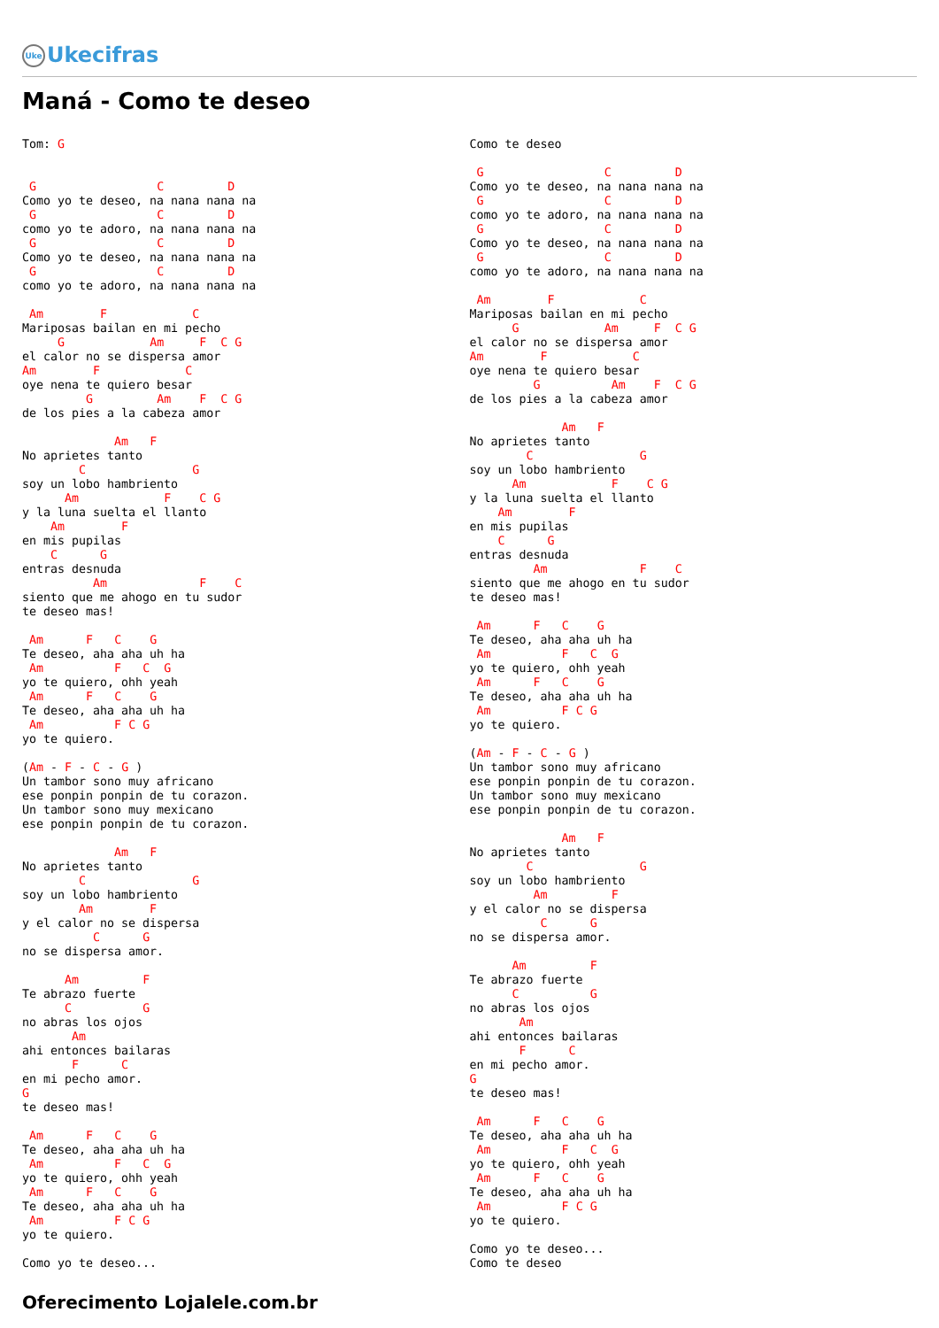Uke Ukecifras
Maná - Como te deseo
Tom: G


 G                 C         D
Como yo te deseo, na nana nana na
 G                 C         D
como yo te adoro, na nana nana na
 G                 C         D
Como yo te deseo, na nana nana na
 G                 C         D
como yo te adoro, na nana nana na

 Am        F            C
Mariposas bailan en mi pecho
     G            Am     F  C G
el calor no se dispersa amor
Am        F            C
oye nena te quiero besar
         G         Am    F  C G
de los pies a la cabeza amor

             Am   F
No aprietes tanto
        C               G
soy un lobo hambriento
      Am            F    C G
y la luna suelta el llanto
    Am        F
en mis pupilas
    C      G
entras desnuda
          Am             F    C
siento que me ahogo en tu sudor
te deseo mas!

 Am      F   C    G
Te deseo, aha aha uh ha
 Am          F   C  G
yo te quiero, ohh yeah
 Am      F   C    G
Te deseo, aha aha uh ha
 Am          F C G
yo te quiero.

(Am - F - C - G )
Un tambor sono muy africano
ese ponpin ponpin de tu corazon.
Un tambor sono muy mexicano
ese ponpin ponpin de tu corazon.

             Am   F
No aprietes tanto
        C               G
soy un lobo hambriento
        Am        F
y el calor no se dispersa
          C      G
no se dispersa amor.

      Am         F
Te abrazo fuerte
      C          G
no abras los ojos
       Am
ahi entonces bailaras
       F      C
en mi pecho amor.
G
te deseo mas!

 Am      F   C    G
Te deseo, aha aha uh ha
 Am          F   C  G
yo te quiero, ohh yeah
 Am      F   C    G
Te deseo, aha aha uh ha
 Am          F C G
yo te quiero.

Como yo te deseo...
Como te deseo

 G                 C         D
Como yo te deseo, na nana nana na
 G                 C         D
como yo te adoro, na nana nana na
 G                 C         D
Como yo te deseo, na nana nana na
 G                 C         D
como yo te adoro, na nana nana na

 Am        F            C
Mariposas bailan en mi pecho
      G            Am     F  C G
el calor no se dispersa amor
Am        F            C
oye nena te quiero besar
         G          Am    F  C G
de los pies a la cabeza amor

             Am   F
No aprietes tanto
        C               G
soy un lobo hambriento
      Am            F    C G
y la luna suelta el llanto
    Am        F
en mis pupilas
    C      G
entras desnuda
         Am             F    C
siento que me ahogo en tu sudor
te deseo mas!

 Am      F   C    G
Te deseo, aha aha uh ha
 Am          F   C  G
yo te quiero, ohh yeah
 Am      F   C    G
Te deseo, aha aha uh ha
 Am          F C G
yo te quiero.

(Am - F - C - G )
Un tambor sono muy africano
ese ponpin ponpin de tu corazon.
Un tambor sono muy mexicano
ese ponpin ponpin de tu corazon.

             Am   F
No aprietes tanto
        C               G
soy un lobo hambriento
         Am         F
y el calor no se dispersa
          C      G
no se dispersa amor.

      Am         F
Te abrazo fuerte
      C          G
no abras los ojos
       Am
ahi entonces bailaras
       F      C
en mi pecho amor.
G
te deseo mas!

 Am      F   C    G
Te deseo, aha aha uh ha
 Am          F   C  G
yo te quiero, ohh yeah
 Am      F   C    G
Te deseo, aha aha uh ha
 Am          F C G
yo te quiero.

Como yo te deseo...
Como te deseo
Oferecimento Lojalele.com.br